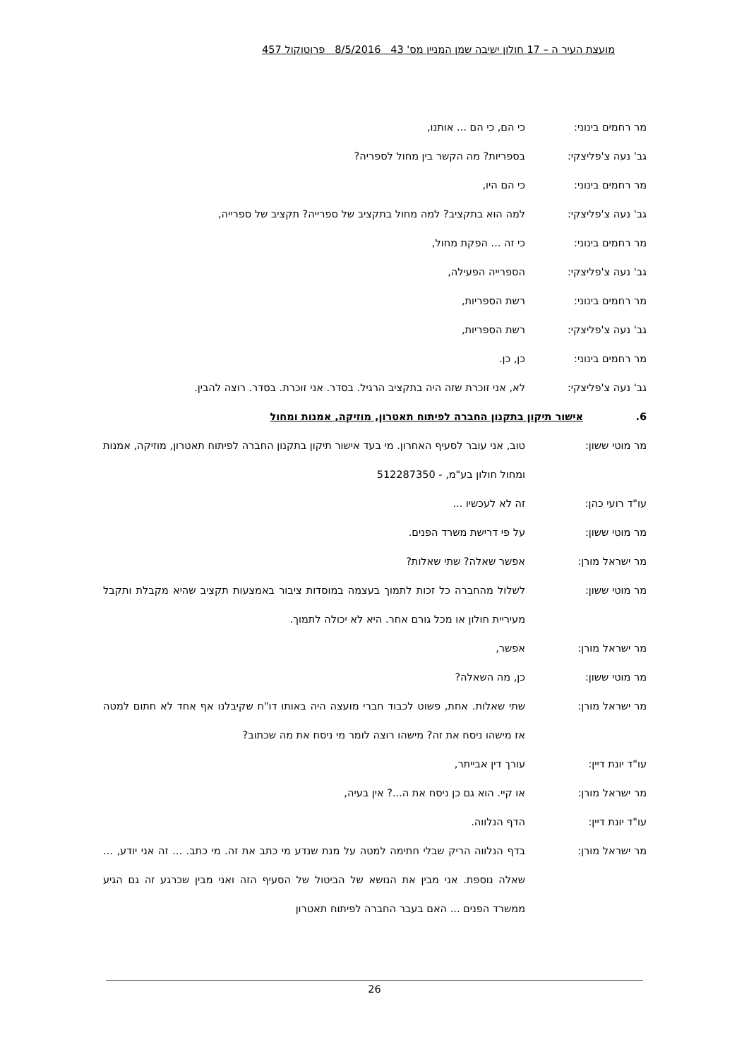מועצת העיר ה – 17 חולון ישיבה שמן המניין מס' 43 8/5/2016 פרוטוקול 457
מר רחמים בינוני: כי הם, כי הם ... אותנו,
גב' נעה צ'פליצקי: בספריות? מה הקשר בין מחול לספריה?
מר רחמים בינוני: כי הם היו,
גב' נעה צ'פליצקי: למה הוא בתקציב? למה מחול בתקציב של ספרייה? תקציב של ספרייה,
מר רחמים בינוני: כי זה ... הפקת מחול,
גב' נעה צ'פליצקי: הספרייה הפעילה,
מר רחמים בינוני: רשת הספריות,
גב' נעה צ'פליצקי: רשת הספריות,
מר רחמים בינוני: כן, כן.
גב' נעה צ'פליצקי: לא, אני זוכרת שזה היה בתקציב הרגיל. בסדר. אני זוכרת. בסדר. רוצה להבין.
6. אישור תיקון בתקנון החברה לפיתוח תאטרון, מוזיקה, אמנות ומחול
מר מוטי ששון: טוב, אני עובר לסעיף האחרון. מי בעד אישור תיקון בתקנון החברה לפיתוח תאטרון, מוזיקה, אמנות ומחול חולון בע"מ, - 512287350
עו"ד רועי כהן: זה לא לעכשיו ...
מר מוטי ששון: על פי דרישת משרד הפנים.
מר ישראל מורן: אפשר שאלה? שתי שאלות?
מר מוטי ששון: לשלול מהחברה כל זכות לתמוך בעצמה במוסדות ציבור באמצעות תקציב שהיא מקבלת ותקבל מעיריית חולון או מכל גורם אחר. היא לא יכולה לתמוך.
מר ישראל מורן: אפשר,
מר מוטי ששון: כן, מה השאלה?
מר ישראל מורן: שתי שאלות. אחת, פשוט לכבוד חברי מועצה היה באותו דו"ח שקיבלנו אף אחד לא חתום למטה אז מישהו ניסח את זה? מישהו רוצה לומר מי ניסח את מה שכתוב?
עו"ד יונת דיין: עורך דין אבייתר,
מר ישראל מורן: או קיי. הוא גם כן ניסח את ה...? אין בעיה,
עו"ד יונת דיין: הדף הנלווה.
מר ישראל מורן: בדף הנלווה הריק שבלי חתימה למטה על מנת שנדע מי כתב את זה. מי כתב. ... זה אני יודע, ... שאלה נוספת. אני מבין את הנושא של הביטול של הסעיף הזה ואני מבין שכרגע זה גם הגיע ממשרד הפנים ... האם בעבר החברה לפיתוח תאטרון
26